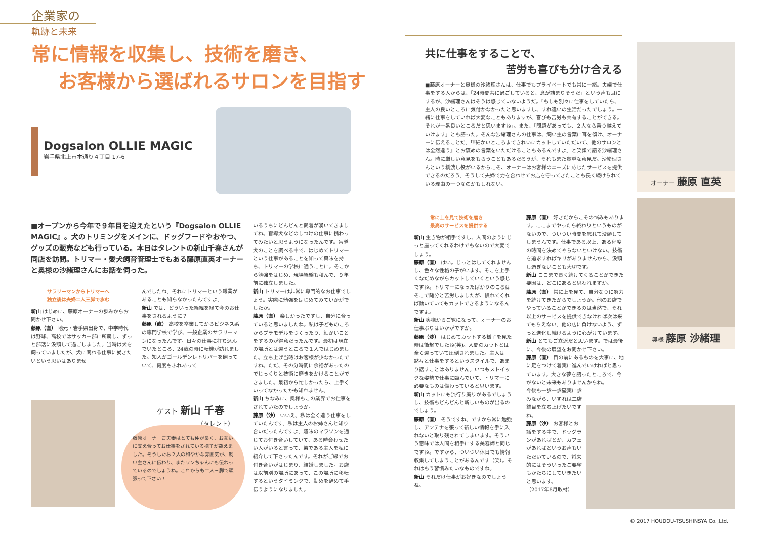企業家の
軌跡と未来
常に情報を収集し、技術を磨き、
お客様から選ばれるサロンを目指す
Dogsalon OLLIE MAGIC
岩手県北上市本通り４丁目 17-6
■オープンから今年で９年目を迎えたという『Dogsalon OLLIE MAGIC』。犬のトリミングをメインに、ドッグフードやおやつ、グッズの販売なども行っている。本日はタレントの新山千春さんが同店を訪問。トリマー・愛犬飼育管理士でもある藤原直英オーナーと奥様の沙緒理さんにお話を伺った。
サラリーマンからトリマーへ
独立後は夫婦二人三脚で歩む
新山 はじめに、藤原オーナーの歩みからお聞かせ下さい。
藤原（直） 地元・岩手県出身で、中学時代は野球、高校ではサッカー部に所属し、ずっと部活に没頭して過ごしました。当時は犬を飼っていましたが、犬に関わる仕事に就きたいという思いはありませ
んでしたね。それにトリマーという職業があることも知らなかったんですよ。
新山 では、どういった経緯を経て今のお仕事をされるように？
藤原（直） 高校を卒業してからビジネス系の専門学校で学び、一般企業のサラリーマンになったんです。日々の仕事に打ち込んでいたところ、24歳の時に転機が訪れました。知人がゴールデンレトリバーを飼っていて、何度もふれあって
いるうちにどんどんと愛着が湧いてきましてね。盲導犬などのしつけの仕事に携わってみたいと思うようになったんです。盲導犬のことを調べる中で、はじめてトリマーという仕事があることを知って興味を持ち、トリマーの学校に通うことに。そこから勉強をはじめ、現場経験も積んで、９年前に独立しました。
新山 トリマーは非常に専門的なお仕事でしょう。実際に勉強をはじめてみていかがでしたか。
藤原（直） 楽しかったですし、自分に合っていると思いましたね。私は子どものころからプラモデルをつくったり、細かいことをするのが得意だったんです。最初は現在の場所とは違うところで１人ではじめました。立ち上げ当時はお客様が少なかったですね。ただ、その分時間に余裕があったのでじっくりと技術に磨きをかけることができました。最初から忙しかったら、上手くいってなかったかも知れません。
新山 ちなみに、奥様もこの業界でお仕事をされていたのでしょうか。
藤原（沙） いいえ。私は全く違う仕事をしていたんです。私は主人のお姉さんと知り合いだったんですよ。趣味のマラソンを通じてお付き合いしていて、ある時会わせたい人がいると言って、弟である主人を私に紹介して下さったんです。それがご縁でお付き合いがはじまり、結婚しました。お店は以前別の場所にあって、この場所に移転するというタイミングで、勤めを辞めて手伝うようになりました。
ゲスト 新山 千春
（タレント）
藤原オーナーご夫妻はとても仲が良く、お互いに支え合ってお仕事をされている様子が窺えました。そうしたお２人の和やかな雰囲気が、飼い主さんに伝わり、またワンちゃんにも伝わっているのでしょうね。これからも二人三脚で頑張って下さい！
共に仕事をすることで、
苦労も喜びも分け合える
■藤原オーナーと奥様の沙緒理さんは、仕事でもプライベートでも常に一緒。夫婦で仕事をする人からは、「24時間共に過ごしていると、息が詰まりそうだ」という声も耳にするが、沙緒理さんはそうは感じていないようだ。「もしも別々に仕事をしていたら、主人の良いところに気付かなかったと思いますし、すれ違いの生活だったでしょう。一緒に仕事をしていれば大変なこともありますが、喜びも苦労も共有することができる。それが一番良いところだと思いますね」。また、「問題があっても、２人なら乗り越えていけます」とも語った。そんな沙緒理さんの仕事は、飼い主の言葉に耳を傾け、オーナーに伝えることだ。「『細かいところまできれいにカットしていただいて、他のサロンとは全然違う』とお褒めの言葉をいただけることもあるんですよ」と笑顔で語る沙緒理さん。時に厳しい意見をもらうこともあるだろうが、それもまた貴重な意見だ。沙緒理さんという橋渡し役がいるからこそ、オーナーはお客様のニーズに応じたサービスを提供できるのだろう。そうして夫婦で力を合わせてお店を守ってきたことも長く続けられている理由の一つなのかもしれない。
オーナー 藤原 直英
奥様 藤原 沙緒理
常に上を見て技術を磨き
最高のサービスを提供する
新山 生き物が相手ですし、人間のようにじっと座ってくれるわけでもないので大変でしょう。
藤原（直） はい。じっとはしてくれませんし、色々な性格の子がいます。そこを上手くなだめながらカットしていくという感じですね。トリマーになったばかりのころはそこで随分と苦労しましたが、慣れてくれば動いていてもカットできるようになるんですよ。
新山 奥様からご覧になって、オーナーのお仕事ぶりはいかがですか。
藤原（沙） はじめてカットする様子を見た時は衝撃でしたね(笑)。人間のカットとは全く違っていて圧倒されました。主人は黙々と仕事をするというスタイルで、あまり話すことはありません。いつもストイックな姿勢で仕事に臨んでいて、トリマーに必要なものは備わっていると思います。
新山 カットにも流行り廃りがあるでしょうし、技術もどんどんと新しいものが出るのでしょう。
藤原（直） そうですね。ですから常に勉強し、アンテナを張って新しい情報を手に入れないと取り残されてしまいます。そういう意味では人間を相手にする美容師と同じですね。ですから、ついつい休日でも情報収集してしまうことがあるんです（笑）。それはもう習慣みたいなものですね。
新山 それだけ仕事がお好きなのでしょうね。
藤原（直） 好きだからこその悩みもあります。ここまでやったら終わりというものがないので、ついつい時間を忘れて没頭してしまうんです。仕事である以上、ある程度の時間を決めてやらないといけない。技術を追求すればキリがありませんから、没頭し過ぎないことも大切です。
新山 ここまで長く続けてくることができた要因は、どこにあると思われますか。
藤原（直） 常に上を見て、自分なりに努力を続けてきたからでしょうか。他のお店でやっていることができるのは当然で、それ以上のサービスを提供できなければ次は来てもらえない。他の店に負けないよう、ずっと進化し続けるように心がけています。
新山 とてもご立派だと思います。では最後に、今後の展望をお聞かせ下さい。
藤原（直） 目の前にあるものを大事に、地に足をつけて着実に進んでいければと思っています。大きな夢を語ったところで、今がないと未来もありませんからね。
今後も一歩一歩堅実に歩みながら、いずれは二店舗目を立ち上げたいですね。
藤原（沙） お客様とお話をする中で、ドッグランがあればとか、カフェがあればというお声もいただいているので、将来的にはそういったご要望もかたちにしていきたいと思います。
（2017年8月取材）
© 2017 HOUDOU-TSUSHINSYA Co.,Ltd.